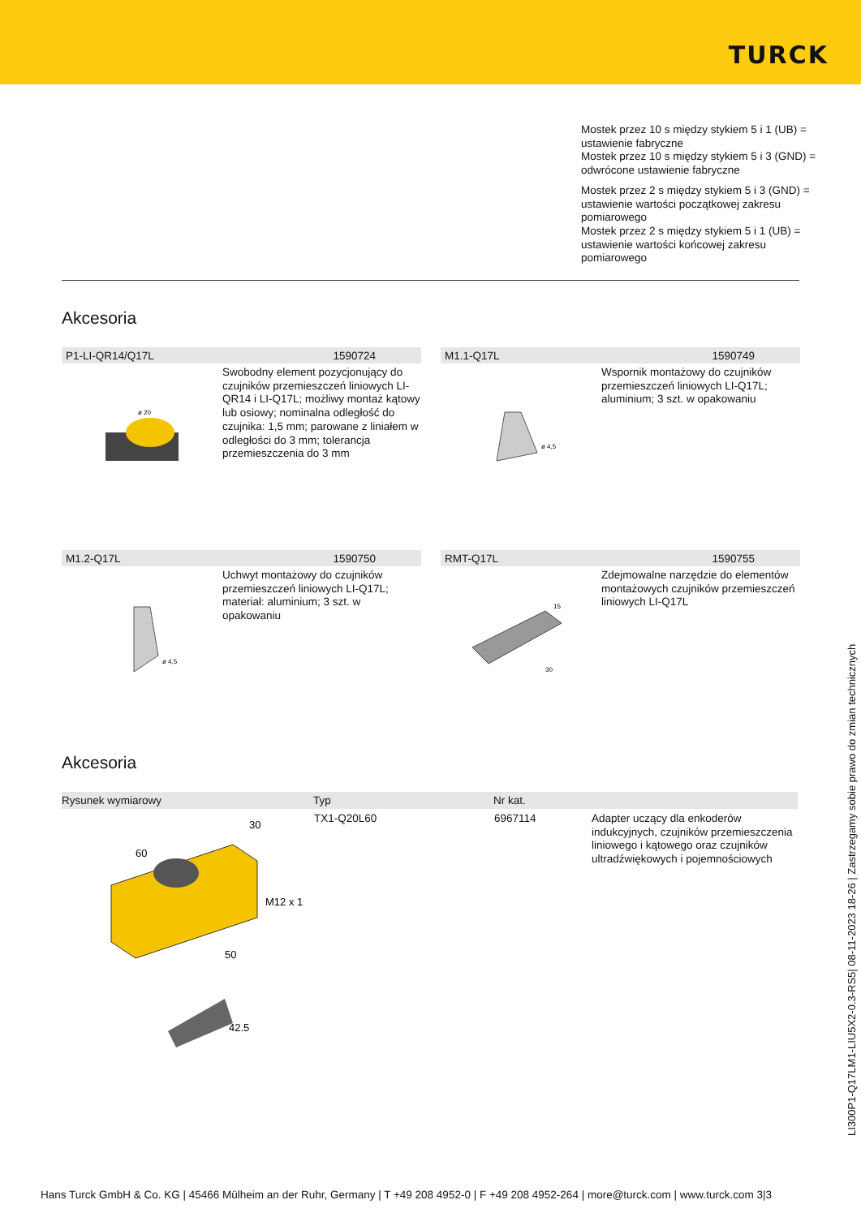TURCK
Mostek przez 10 s między stykiem 5 i 1 (UB) = ustawienie fabryczne
Mostek przez 10 s między stykiem 5 i 3 (GND) = odwrócone ustawienie fabryczne
Mostek przez 2 s między stykiem 5 i 3 (GND) = ustawienie wartości początkowej zakresu pomiarowego
Mostek przez 2 s między stykiem 5 i 1 (UB) = ustawienie wartości końcowej zakresu pomiarowego
Akcesoria
P1-LI-QR14/Q17L 1590724
ø 20
Swobodny element pozycjonujący do czujników przemieszczeń liniowych LI-QR14 i LI-Q17L; możliwy montaż kątowy lub osiowy; nominalna odległość do czujnika: 1,5 mm; parowane z liniałem w odległości do 3 mm; tolerancja przemieszczenia do 3 mm
M1.1-Q17L 1590749
ø 4,5
Wspornik montażowy do czujników przemieszczeń liniowych LI-Q17L; aluminium; 3 szt. w opakowaniu
M1.2-Q17L 1590750
ø 4,5
Uchwyt montażowy do czujników przemieszczeń liniowych LI-Q17L; materiał: aluminium; 3 szt. w opakowaniu
RMT-Q17L 1590755
15
30
Zdejmowalne narzędzie do elementów montażowych czujników przemieszczeń liniowych LI-Q17L
Akcesoria
| Rysunek wymiarowy | Typ | Nr kat. | |
| --- | --- | --- | --- |
| 60 30 M12 x 1 50 42.5 | TX1-Q20L60 | 6967114 | Adapter uczący dla enkoderów indukcyjnych, czujników przemieszczenia liniowego i kątowego oraz czujników ultradźwiękowych i pojemnościowych |
LI300P1-Q17LM1-LIU5X2-0.3-RS5| 08-11-2023 18-26 | Zastrzegamy sobie prawo do zmian technicznych
Hans Turck GmbH & Co. KG | 45466 Mülheim an der Ruhr, Germany | T +49 208 4952-0 | F +49 208 4952-264 | more@turck.com | www.turck.com 3|3